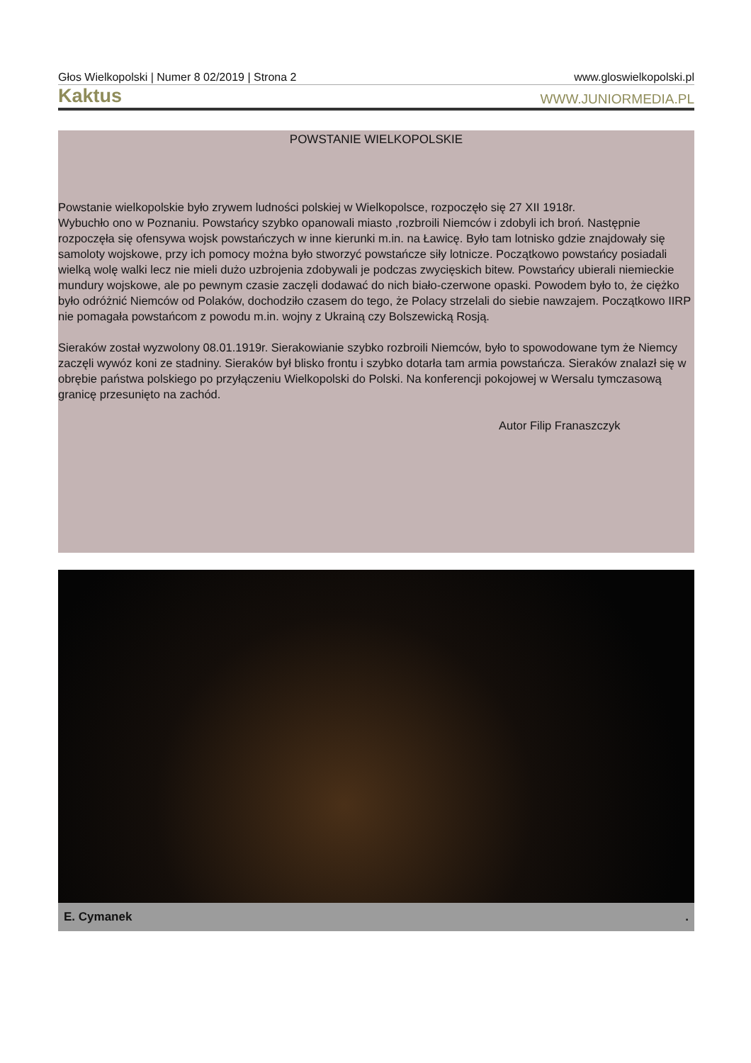Głos Wielkopolski | Numer 8 02/2019 | Strona 2 www.gloswielkopolski.pl
Kaktus WWW.JUNIORMEDIA.PL
POWSTANIE WIELKOPOLSKIE
Powstanie wielkopolskie było zrywem ludności polskiej w Wielkopolsce, rozpoczęło się 27 XII 1918r.
Wybuchło ono w Poznaniu. Powstańcy szybko opanowali miasto ,rozbroili Niemców i zdobyli ich broń. Następnie rozpoczęła się ofensywa wojsk powstańczych w inne kierunki m.in. na Ławicę. Było tam lotnisko gdzie znajdowały się samoloty wojskowe, przy ich pomocy można było stworzyć powstańcze siły lotnicze. Początkowo powstańcy posiadali wielką wolę walki lecz nie mieli dużo uzbrojenia zdobywali je podczas zwycięskich bitew. Powstańcy ubierali niemieckie mundury wojskowe, ale po pewnym czasie zaczęli dodawać do nich biało-czerwone opaski. Powodem było to, że ciężko było odróżnić Niemców od Polaków, dochodziło czasem do tego, że Polacy strzelali do siebie nawzajem. Początkowo IIRP nie pomagała powstańcom z powodu m.in. wojny z Ukrainą czy Bolszewicką Rosją.
Sieraków został wyzwolony 08.01.1919r. Sierakowianie szybko rozbroili Niemców, było to spowodowane tym że Niemcy zaczęli wywóz koni ze stadniny. Sieraków był blisko frontu i szybko dotarła tam armia powstańcza. Sieraków znalazł się w obrębie państwa polskiego po przyłączeniu Wielkopolski do Polski. Na konferencji pokojowej w Wersalu tymczasową granicę przesunięto na zachód.
Autor Filip Franaszczyk
E. Cymanek.